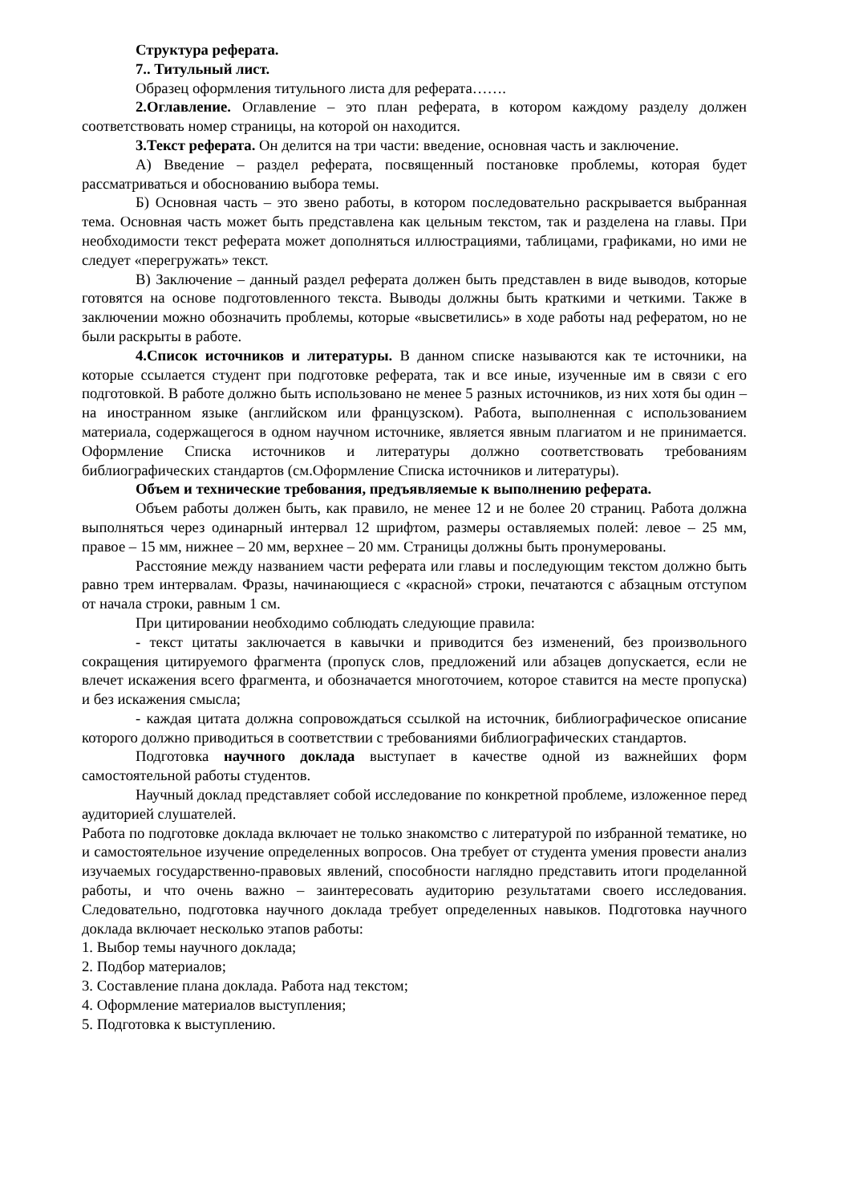Структура реферата.
7.. Титульный лист.
Образец оформления титульного листа для реферата…….
2.Оглавление. Оглавление – это план реферата, в котором каждому разделу должен соответствовать номер страницы, на которой он находится.
3.Текст реферата. Он делится на три части: введение, основная часть и заключение.
А) Введение – раздел реферата, посвященный постановке проблемы, которая будет рассматриваться и обоснованию выбора темы.
Б) Основная часть – это звено работы, в котором последовательно раскрывается выбранная тема. Основная часть может быть представлена как цельным текстом, так и разделена на главы. При необходимости текст реферата может дополняться иллюстрациями, таблицами, графиками, но ими не следует «перегружать» текст.
В) Заключение – данный раздел реферата должен быть представлен в виде выводов, которые готовятся на основе подготовленного текста. Выводы должны быть краткими и четкими. Также в заключении можно обозначить проблемы, которые «высветились» в ходе работы над рефератом, но не были раскрыты в работе.
4.Список источников и литературы. В данном списке называются как те источники, на которые ссылается студент при подготовке реферата, так и все иные, изученные им в связи с его подготовкой. В работе должно быть использовано не менее 5 разных источников, из них хотя бы один – на иностранном языке (английском или французском). Работа, выполненная с использованием материала, содержащегося в одном научном источнике, является явным плагиатом и не принимается. Оформление Списка источников и литературы должно соответствовать требованиям библиографических стандартов (см.Оформление Списка источников и литературы).
Объем и технические требования, предъявляемые к выполнению реферата.
Объем работы должен быть, как правило, не менее 12 и не более 20 страниц. Работа должна выполняться через одинарный интервал 12 шрифтом, размеры оставляемых полей: левое – 25 мм, правое – 15 мм, нижнее – 20 мм, верхнее – 20 мм. Страницы должны быть пронумерованы.
Расстояние между названием части реферата или главы и последующим текстом должно быть равно трем интервалам. Фразы, начинающиеся с «красной» строки, печатаются с абзацным отступом от начала строки, равным 1 см.
При цитировании необходимо соблюдать следующие правила:
- текст цитаты заключается в кавычки и приводится без изменений, без произвольного сокращения цитируемого фрагмента (пропуск слов, предложений или абзацев допускается, если не влечет искажения всего фрагмента, и обозначается многоточием, которое ставится на месте пропуска) и без искажения смысла;
- каждая цитата должна сопровождаться ссылкой на источник, библиографическое описание которого должно приводиться в соответствии с требованиями библиографических стандартов.
Подготовка научного доклада выступает в качестве одной из важнейших форм самостоятельной работы студентов.
Научный доклад представляет собой исследование по конкретной проблеме, изложенное перед аудиторией слушателей.
Работа по подготовке доклада включает не только знакомство с литературой по избранной тематике, но и самостоятельное изучение определенных вопросов. Она требует от студента умения провести анализ изучаемых государственно-правовых явлений, способности наглядно представить итоги проделанной работы, и что очень важно – заинтересовать аудиторию результатами своего исследования. Следовательно, подготовка научного доклада требует определенных навыков. Подготовка научного доклада включает несколько этапов работы:
1. Выбор темы научного доклада;
2. Подбор материалов;
3. Составление плана доклада. Работа над текстом;
4. Оформление материалов выступления;
5. Подготовка к выступлению.